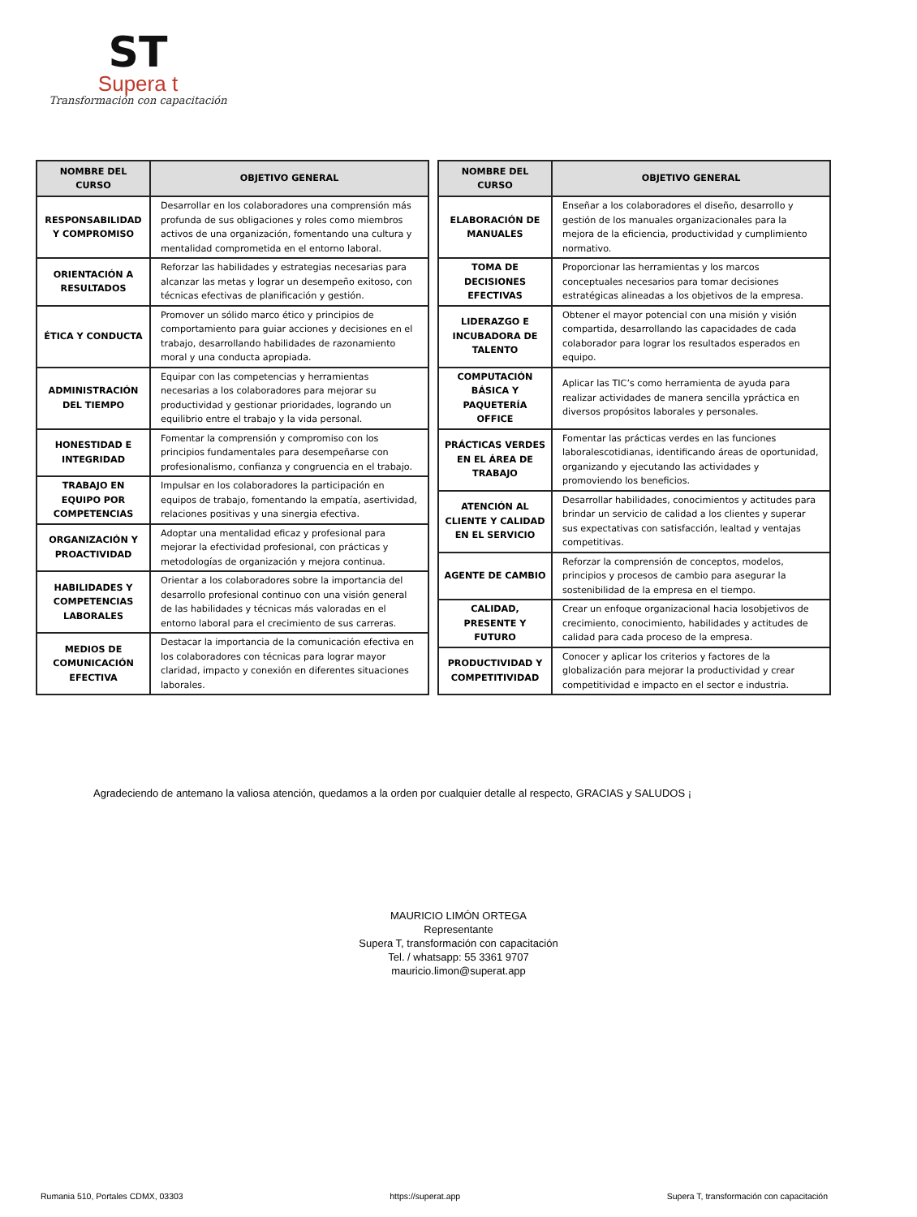ST
Supera t
Transformación con capacitación
| NOMBRE DEL CURSO | OBJETIVO GENERAL |
| --- | --- |
| RESPONSABILIDAD Y COMPROMISO | Desarrollar en los colaboradores una comprensión más profunda de sus obligaciones y roles como miembros activos de una organización, fomentando una cultura y mentalidad comprometida en el entorno laboral. |
| ORIENTACIÓN A RESULTADOS | Reforzar las habilidades y estrategias necesarias para alcanzar las metas y lograr un desempeño exitoso, con técnicas efectivas de planificación y gestión. |
| ÉTICA Y CONDUCTA | Promover un sólido marco ético y principios de comportamiento para guiar acciones y decisiones en el trabajo, desarrollando habilidades de razonamiento moral y una conducta apropiada. |
| ADMINISTRACIÓN DEL TIEMPO | Equipar con las competencias y herramientas necesarias a los colaboradores para mejorar su productividad y gestionar prioridades, logrando un equilibrio entre el trabajo y la vida personal. |
| HONESTIDAD E INTEGRIDAD | Fomentar la comprensión y compromiso con los principios fundamentales para desempeñarse con profesionalismo, confianza y congruencia en el trabajo. |
| TRABAJO EN EQUIPO POR COMPETENCIAS | Impulsar en los colaboradores la participación en equipos de trabajo, fomentando la empatía, asertividad, relaciones positivas y una sinergia efectiva. |
| ORGANIZACIÓN Y PROACTIVIDAD | Adoptar una mentalidad eficaz y profesional para mejorar la efectividad profesional, con prácticas y metodologías de organización y mejora continua. |
| HABILIDADES Y COMPETENCIAS LABORALES | Orientar a los colaboradores sobre la importancia del desarrollo profesional continuo con una visión general de las habilidades y técnicas más valoradas en el entorno laboral para el crecimiento de sus carreras. |
| MEDIOS DE COMUNICACIÓN EFECTIVA | Destacar la importancia de la comunicación efectiva en los colaboradores con técnicas para lograr mayor claridad, impacto y conexión en diferentes situaciones laborales. |
| NOMBRE DEL CURSO | OBJETIVO GENERAL |
| --- | --- |
| ELABORACIÓN DE MANUALES | Enseñar a los colaboradores el diseño, desarrollo y gestión de los manuales organizacionales para la mejora de la eficiencia, productividad y cumplimiento normativo. |
| TOMA DE DECISIONES EFECTIVAS | Proporcionar las herramientas y los marcos conceptuales necesarios para tomar decisiones estratégicas alineadas a los objetivos de la empresa. |
| LIDERAZGO E INCUBADORA DE TALENTO | Obtener el mayor potencial con una misión y visión compartida, desarrollando las capacidades de cada colaborador para lograr los resultados esperados en equipo. |
| COMPUTACIÓN BÁSICA Y PAQUETERÍA OFFICE | Aplicar las TIC’s como herramienta de ayuda para realizar actividades de manera sencilla ypráctica en diversos propósitos laborales y personales. |
| PRÁCTICAS VERDES EN EL ÁREA DE TRABAJO | Fomentar las prácticas verdes en las funciones laboralescotidianas, identificando áreas de oportunidad, organizando y ejecutando las actividades y promoviendo los beneficios. |
| ATENCIÓN AL CLIENTE Y CALIDAD EN EL SERVICIO | Desarrollar habilidades, conocimientos y actitudes para brindar un servicio de calidad a los clientes y superar sus expectativas con satisfacción, lealtad y ventajas competitivas. |
| AGENTE DE CAMBIO | Reforzar la comprensión de conceptos, modelos, principios y procesos de cambio para asegurar la sostenibilidad de la empresa en el tiempo. |
| CALIDAD, PRESENTE Y FUTURO | Crear un enfoque organizacional hacia losobjetivos de crecimiento, conocimiento, habilidades y actitudes de calidad para cada proceso de la empresa. |
| PRODUCTIVIDAD Y COMPETITIVIDAD | Conocer y aplicar los criterios y factores de la globalización para mejorar la productividad y crear competitividad e impacto en el sector e industria. |
Agradeciendo de antemano la valiosa atención, quedamos a la orden por cualquier detalle al respecto, GRACIAS y SALUDOS ¡
MAURICIO LIMÓN ORTEGA
Representante
Supera T, transformación con capacitación
Tel. / whatsapp: 55 3361 9707
mauricio.limon@superat.app
Rumania 510, Portales CDMX, 03303 https://superat.app Supera T, transformación con capacitación